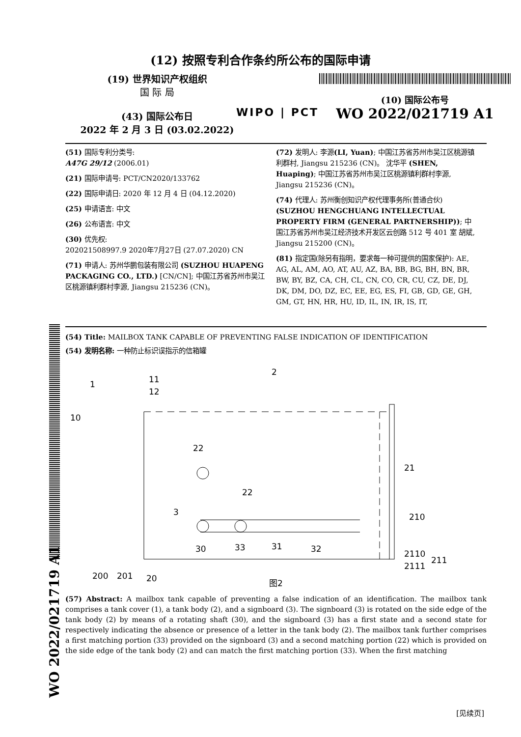WO 2022/021719 A1
(12) 按照专利合作条约所公布的国际申请
(19) 世界知识产权组织
国 际 局
(43) 国际公布日
2022 年 2 月 3 日 (03.02.2022)
WIPO | PCT
(10) 国际公布号
WO 2022/021719 A1
(51) 国际专利分类号:
A47G 29/12 (2006.01)
(21) 国际申请号: PCT/CN2020/133762
(22) 国际申请日: 2020 年 12 月 4 日 (04.12.2020)
(25) 申请语言: 中文
(26) 公布语言: 中文
(30) 优先权:
202021508997.9 2020年7月27日 (27.07.2020) CN
(71) 申请人: 苏州华鹏包装有限公司 (SUZHOU HUAPENG PACKAGING CO., LTD.) [CN/CN]; 中国江苏省苏州市吴江区桃源镇利群村李源, Jiangsu 215236 (CN)。
(72) 发明人: 李源(LI, Yuan); 中国江苏省苏州市吴江区桃源镇利群村, Jiangsu 215236 (CN)。 沈华平 (SHEN, Huaping); 中国江苏省苏州市吴江区桃源镇利群村李源, Jiangsu 215236 (CN)。
(74) 代理人: 苏州衡创知识产权代理事务所(普通合伙) (SUZHOU HENGCHUANG INTELLECTUAL PROPERTY FIRM (GENERAL PARTNERSHIP)); 中国江苏省苏州市吴江经济技术开发区云创路 512 号 401 室 胡斌, Jiangsu 215200 (CN)。
(81) 指定国(除另有指明，要求每一种可提供的国家保护): AE, AG, AL, AM, AO, AT, AU, AZ, BA, BB, BG, BH, BN, BR, BW, BY, BZ, CA, CH, CL, CN, CO, CR, CU, CZ, DE, DJ, DK, DM, DO, DZ, EC, EE, EG, ES, FI, GB, GD, GE, GH, GM, GT, HN, HR, HU, ID, IL, IN, IR, IS, IT,
(54) Title: MAILBOX TANK CAPABLE OF PREVENTING FALSE INDICATION OF IDENTIFICATION
(54) 发明名称: 一种防止标识误指示的信箱罐
1
11
12
10
2
22
22
3
21
210
30
33
31
32
2110
2111
211
200
201
20
图2
(57) Abstract: A mailbox tank capable of preventing a false indication of an identification. The mailbox tank comprises a tank cover (1), a tank body (2), and a signboard (3). The signboard (3) is rotated on the side edge of the tank body (2) by means of a rotating shaft (30), and the signboard (3) has a first state and a second state for respectively indicating the absence or presence of a letter in the tank body (2). The mailbox tank further comprises a first matching portion (33) provided on the signboard (3) and a second matching portion (22) which is provided on the side edge of the tank body (2) and can match the first matching portion (33). When the first matching
[见续页]